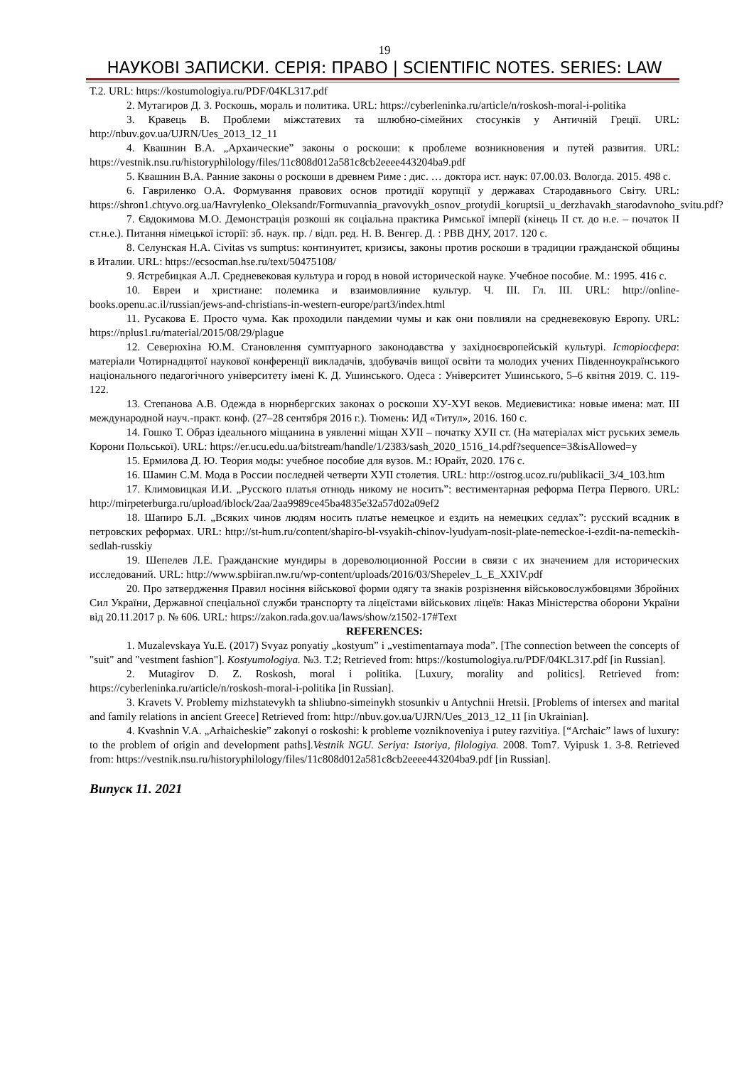19
НАУКОВІ ЗАПИСКИ. СЕРІЯ: ПРАВО | SCIENTIFIC NOTES. SERIES: LAW
Т.2. URL: https://kostumologiya.ru/PDF/04KL317.pdf
2. Мутагиров Д. З. Роскошь, мораль и политика. URL: https://cyberleninka.ru/article/n/roskosh-moral-i-politika
3. Кравець В. Проблеми міжстатевих та шлюбно-сімейних стосунків у Античній Греції. URL: http://nbuv.gov.ua/UJRN/Ues_2013_12_11
4. Квашнин В.А. „Архаические” законы о роскоши: к проблеме возникновения и путей развития. URL: https://vestnik.nsu.ru/historyphilology/files/11c808d012a581c8cb2eeee443204ba9.pdf
5. Квашнин В.А. Ранние законы о роскоши в древнем Риме : дис. … доктора ист. наук: 07.00.03. Вологда. 2015. 498 с.
6. Гавриленко О.А. Формування правових основ протидії корупції у державах Стародавнього Світу. URL: https://shron1.chtyvo.org.ua/Havrylenko_Oleksandr/Formuvannia_pravovykh_osnov_protydii_koruptsii_u_derzhavakh_starodavnoho_svitu.pdf?
7. Євдокимова М.О. Демонстрація розкоші як соціальна практика Римської імперії (кінець ІІ ст. до н.е. – початок ІІ ст.н.е.). Питання німецької історії: зб. наук. пр. / відп. ред. Н. В. Венгер. Д. : РВВ ДНУ, 2017. 120 с.
8. Селунская Н.А. Civitas vs sumptus: континуитет, кризисы, законы против роскоши в традиции гражданской общины в Италии. URL: https://ecsocman.hse.ru/text/50475108/
9. Ястребицкая А.Л. Средневековая культура и город в новой исторической науке. Учебное пособие. М.: 1995. 416 с.
10. Евреи и христиане: полемика и взаимовлияние культур. Ч. III. Гл. III. URL: http://online-books.openu.ac.il/russian/jews-and-christians-in-western-europe/part3/index.html
11. Русакова Е. Просто чума. Как проходили пандемии чумы и как они повлияли на средневековую Европу. URL: https://nplus1.ru/material/2015/08/29/plague
12. Северюхіна Ю.М. Становлення сумптуарного законодавства у західноєвропейській культурі. Історіосфера: матеріали Чотирнадцятої наукової конференції викладачів, здобувачів вищої освіти та молодих учених Південноукраїнського національного педагогічного університету імені К. Д. Ушинського. Одеса : Університет Ушинського, 5–6 квітня 2019. С. 119-122.
13. Степанова А.В. Одежда в нюрнбергских законах о роскоши XУ-XУI веков. Медиевистика: новые имена: мат. III международной науч.-практ. конф. (27–28 сентября 2016 г.). Тюмень: ИД «Титул», 2016. 160 с.
14. Гошко Т. Образ ідеального міщанина в уявленні міщан XУІІ – початку XУІІ ст. (На матеріалах міст руських земель Корони Польської). URL: https://er.ucu.edu.ua/bitstream/handle/1/2383/sash_2020_1516_14.pdf?sequence=3&isAllowed=y
15. Ермилова Д. Ю. Теория моды: учебное пособие для вузов. М.: Юрайт, 2020. 176 с.
16. Шамин С.М. Мода в России последней четверти XУІІ столетия. URL: http://ostrog.ucoz.ru/publikacii_3/4_103.htm
17. Климовицкая И.И. „Русского платья отнюдь никому не носить”: вестиментарная реформа Петра Первого. URL: http://mirpeterburga.ru/upload/iblock/2aa/2aa9989ce45ba4835e32a57d02a09ef2
18. Шапиро Б.Л. „Всяких чинов людям носить платье немецкое и ездить на немецких седлах”: русский всадник в петровских реформах. URL: http://st-hum.ru/content/shapiro-bl-vsyakih-chinov-lyudyam-nosit-plate-nemeckoe-i-ezdit-na-nemeckih-sedlah-russkiy
19. Шепелев Л.Е. Гражданские мундиры в дореволюционной России в связи с их значением для исторических исследований. URL: http://www.spbiiran.nw.ru/wp-content/uploads/2016/03/Shepelev_L_E_XXIV.pdf
20. Про затвердження Правил носіння військової форми одягу та знаків розрізнення військовослужбовцями Збройних Сил України, Державної спеціальної служби транспорту та ліцеїстами військових ліцеїв: Наказ Міністерства оборони України від 20.11.2017 р. № 606. URL: https://zakon.rada.gov.ua/laws/show/z1502-17#Text
REFERENCES:
1. Muzalevskaya Yu.E. (2017) Svyaz ponyatiy „kostyum” i „vestimentarnaya moda”. [The connection between the concepts of "suit" and "vestment fashion"]. Kostyumologiya. №3. T.2; Retrieved from: https://kostumologiya.ru/PDF/04KL317.pdf [in Russian].
2. Mutagirov D. Z. Roskosh, moral i politika. [Luxury, morality and politics]. Retrieved from: https://cyberleninka.ru/article/n/roskosh-moral-i-politika [in Russian].
3. Kravets V. Problemy mizhstatevykh ta shliubno-simeinykh stosunkiv u Antychnii Hretsii. [Problems of intersex and marital and family relations in ancient Greece] Retrieved from: http://nbuv.gov.ua/UJRN/Ues_2013_12_11 [in Ukrainian].
4. Kvashnin V.A. „Arhaicheskie” zakonyi o roskoshi: k probleme vozniknoveniya i putey razvitiya. [“Archaic” laws of luxury: to the problem of origin and development paths].Vestnik NGU. Seriya: Istoriya, filologiya. 2008. Tom7. Vyipusk 1. 3-8. Retrieved from: https://vestnik.nsu.ru/historyphilology/files/11c808d012a581c8cb2eeee443204ba9.pdf [in Russian].
Випуск 11. 2021